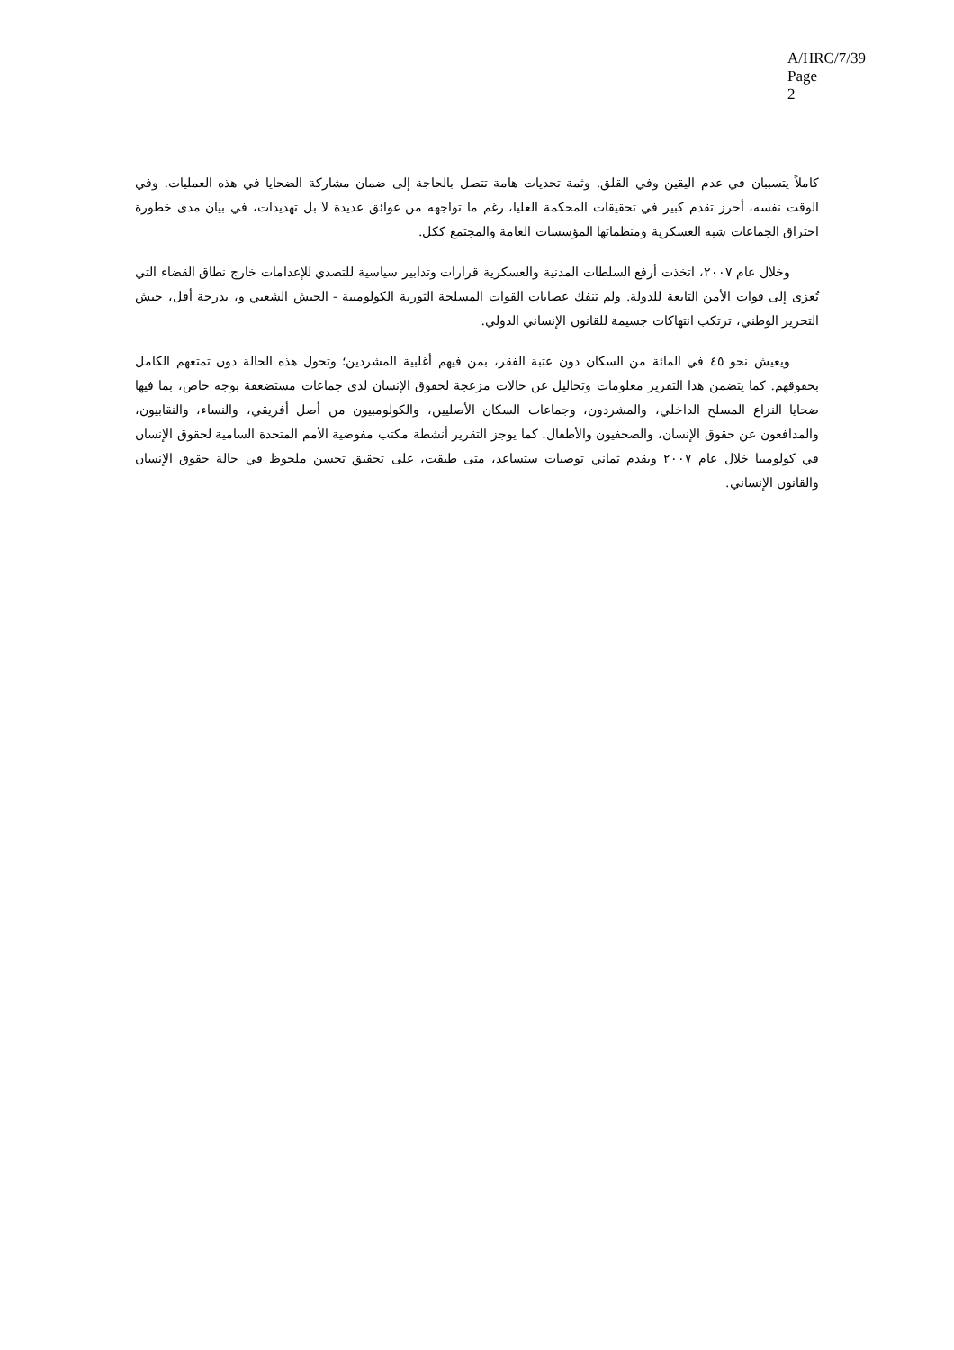A/HRC/7/39
Page 2
كاملاً يتسببان في عدم اليقين وفي القلق. وثمة تحديات هامة تتصل بالحاجة إلى ضمان مشاركة الضحايا في هذه العمليات. وفي الوقت نفسه، أحرز تقدم كبير في تحقيقات المحكمة العليا، رغم ما تواجهه من عوائق عديدة لا بل تهديدات، في بيان مدى خطورة اختراق الجماعات شبه العسكرية ومنظماتها المؤسسات العامة والمجتمع ككل.
وخلال عام ٢٠٠٧، اتخذت أرفع السلطات المدنية والعسكرية قرارات وتدابير سياسية للتصدي للإعدامات خارج نطاق القضاء التي تُعزى إلى قوات الأمن التابعة للدولة. ولم تنفك عصابات القوات المسلحة الثورية الكولومبية - الجيش الشعبي و، بدرجة أقل، جيش التحرير الوطني، ترتكب انتهاكات جسيمة للقانون الإنساني الدولي.
ويعيش نحو ٤٥ في المائة من السكان دون عتبة الفقر، بمن فيهم أغلبية المشردين؛ وتحول هذه الحالة دون تمتعهم الكامل بحقوقهم. كما يتضمن هذا التقرير معلومات وتحاليل عن حالات مزعجة لحقوق الإنسان لدى جماعات مستضعفة بوجه خاص، بما فيها ضحايا النزاع المسلح الداخلي، والمشردون، وجماعات السكان الأصليين، والكولومبيون من أصل أفريقي، والنساء، والنقابيون، والمدافعون عن حقوق الإنسان، والصحفيون والأطفال. كما يوجز التقرير أنشطة مكتب مفوضية الأمم المتحدة السامية لحقوق الإنسان في كولومبيا خلال عام ٢٠٠٧ ويقدم ثماني توصيات ستساعد، متى طبقت، على تحقيق تحسن ملحوظ في حالة حقوق الإنسان والقانون الإنساني.